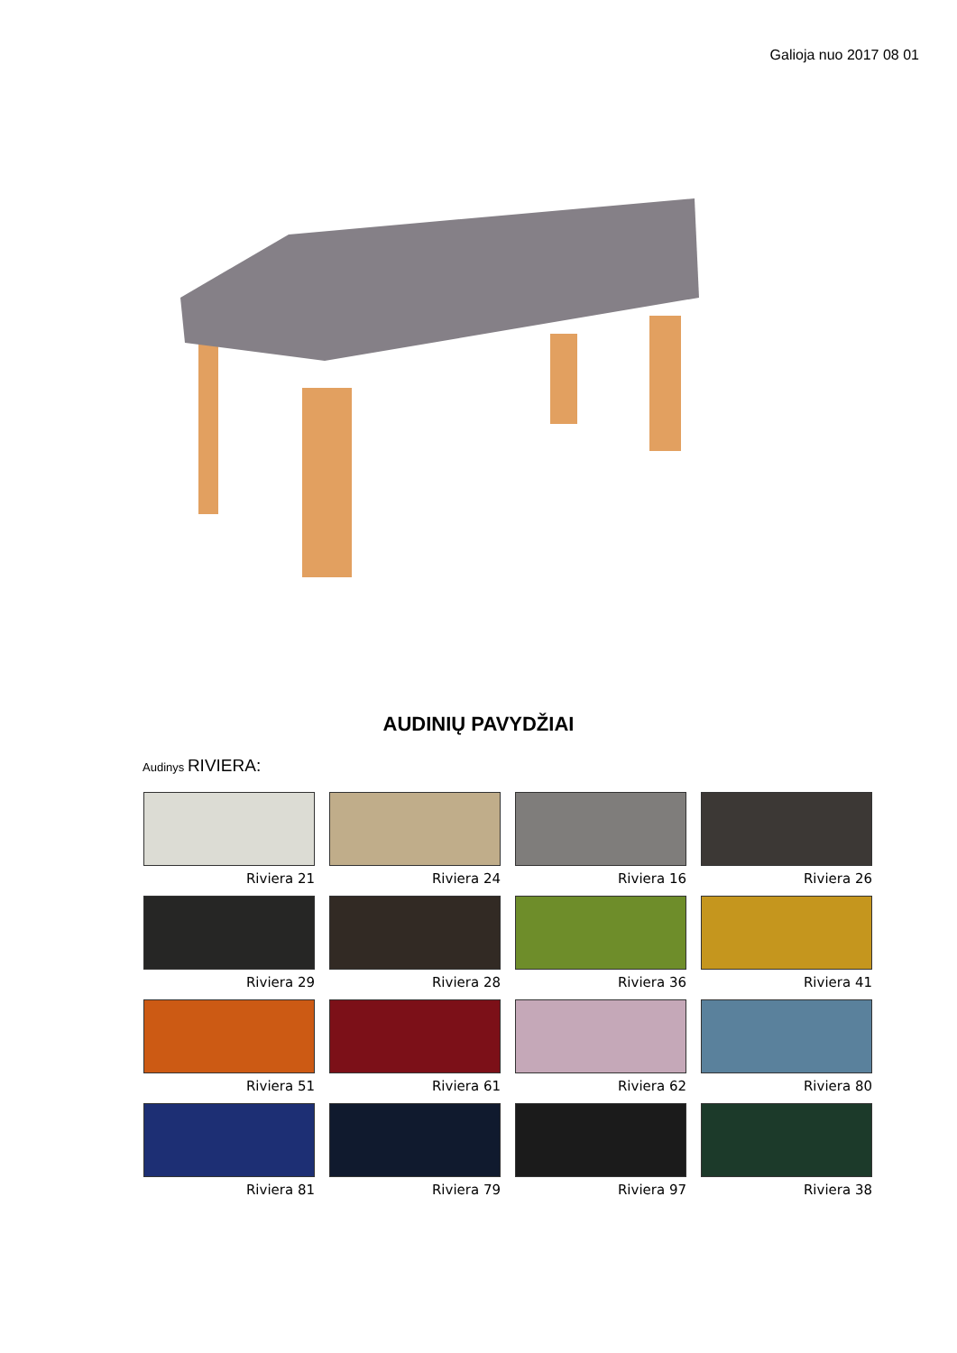Galioja nuo 2017 08 01
AUDINIŲ PAVYDŽIAI
Audinys RIVIERA:
Riviera 21
Riviera 24
Riviera 16
Riviera 26
Riviera 29
Riviera 28
Riviera 36
Riviera 41
Riviera 51
Riviera 61
Riviera 62
Riviera 80
Riviera 81
Riviera 79
Riviera 97
Riviera 38